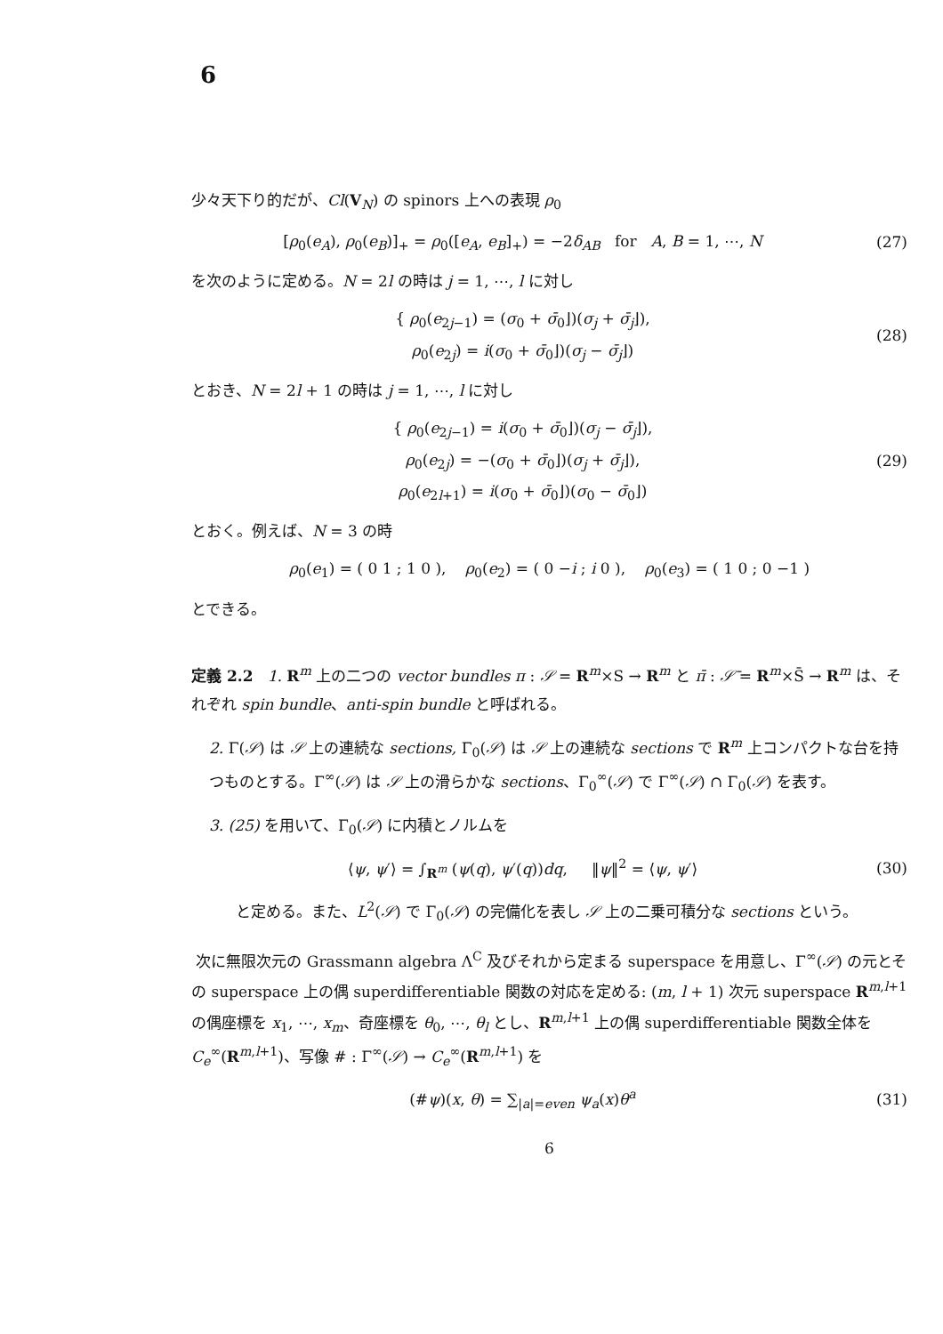6
少々天下り的だが、Cl(V<sub>N</sub>) の spinors 上への表現 ρ<sub>0</sub>
[ρ<sub>0</sub>(e<sub>A</sub>), ρ<sub>0</sub>(e<sub>B</sub>)]<sub>+</sub> = ρ<sub>0</sub>([e<sub>A</sub>, e<sub>B</sub>]<sub>+</sub>) = −2δ<sub>AB</sub> for A, B = 1, ⋯, N
(27)
を次のように定める。N = 2l の時は j = 1, ⋯, l に対し
{ ρ<sub>0</sub>(e<sub>2j−1</sub>) = (σ<sub>0</sub> + σ̄<sub>0</sub>⌋)(σ<sub>j</sub> + σ̄<sub>j</sub>⌋),
ρ<sub>0</sub>(e<sub>2j</sub>) = i(σ<sub>0</sub> + σ̄<sub>0</sub>⌋)(σ<sub>j</sub> − σ̄<sub>j</sub>⌋)
(28)
とおき、N = 2l + 1 の時は j = 1, ⋯, l に対し
{ ρ<sub>0</sub>(e<sub>2j−1</sub>) = i(σ<sub>0</sub> + σ̄<sub>0</sub>⌋)(σ<sub>j</sub> − σ̄<sub>j</sub>⌋),
ρ<sub>0</sub>(e<sub>2j</sub>) = −(σ<sub>0</sub> + σ̄<sub>0</sub>⌋)(σ<sub>j</sub> + σ̄<sub>j</sub>⌋),
ρ<sub>0</sub>(e<sub>2l+1</sub>) = i(σ<sub>0</sub> + σ̄<sub>0</sub>⌋)(σ<sub>0</sub> − σ̄<sub>0</sub>⌋)
(29)
とおく。例えば、N = 3 の時
ρ<sub>0</sub>(e<sub>1</sub>) = ( 0 1 ; 1 0 ), ρ<sub>0</sub>(e<sub>2</sub>) = ( 0 −i ; i 0 ), ρ<sub>0</sub>(e<sub>3</sub>) = ( 1 0 ; 0 −1 )
とできる。
定義 2.2 1. R<sup>m</sup> 上の二つの vector bundles π : 𝒮 = R<sup>m</sup>×S → R<sup>m</sup> と π̄ : 𝒮̄ = R<sup>m</sup>×S̄ → R<sup>m</sup> は、それぞれ spin bundle、anti-spin bundle と呼ばれる。
2. Γ(𝒮) は 𝒮 上の連続な sections, Γ<sub>0</sub>(𝒮) は 𝒮 上の連続な sections で R<sup>m</sup> 上コンパクトな台を持つものとする。Γ<sup>∞</sup>(𝒮) は 𝒮 上の滑らかな sections、Γ<sub>0</sub><sup>∞</sup>(𝒮) で Γ<sup>∞</sup>(𝒮) ∩ Γ<sub>0</sub>(𝒮) を表す。
3. (25) を用いて、Γ<sub>0</sub>(𝒮) に内積とノルムを
⟨ψ, ψ′⟩ = ∫<sub>R<sup>m</sup></sub> (ψ(q), ψ′(q))dq, ‖ψ‖<sup>2</sup> = ⟨ψ, ψ′⟩
(30)
と定める。また、L<sup>2</sup>(𝒮) で Γ<sub>0</sub>(𝒮) の完備化を表し 𝒮 上の二乗可積分な sections という。
次に無限次元の Grassmann algebra Λ<sup>C</sup> 及びそれから定まる superspace を用意し、Γ<sup>∞</sup>(𝒮) の元とその superspace 上の偶 superdifferentiable 関数の対応を定める: (m, l + 1) 次元 superspace R<sup>m,l+1</sup> の偶座標を x<sub>1</sub>, ⋯, x<sub>m</sub>、奇座標を θ<sub>0</sub>, ⋯, θ<sub>l</sub> とし、R<sup>m,l+1</sup> 上の偶 superdifferentiable 関数全体を C<sub>e</sub><sup>∞</sup>(R<sup>m,l+1</sup>)、写像 # : Γ<sup>∞</sup>(𝒮) → C<sub>e</sub><sup>∞</sup>(R<sup>m,l+1</sup>) を
(#ψ)(x, θ) = ∑<sub>|a|=even</sub> ψ<sub>a</sub>(x)θ<sup>a</sup> (31)
6